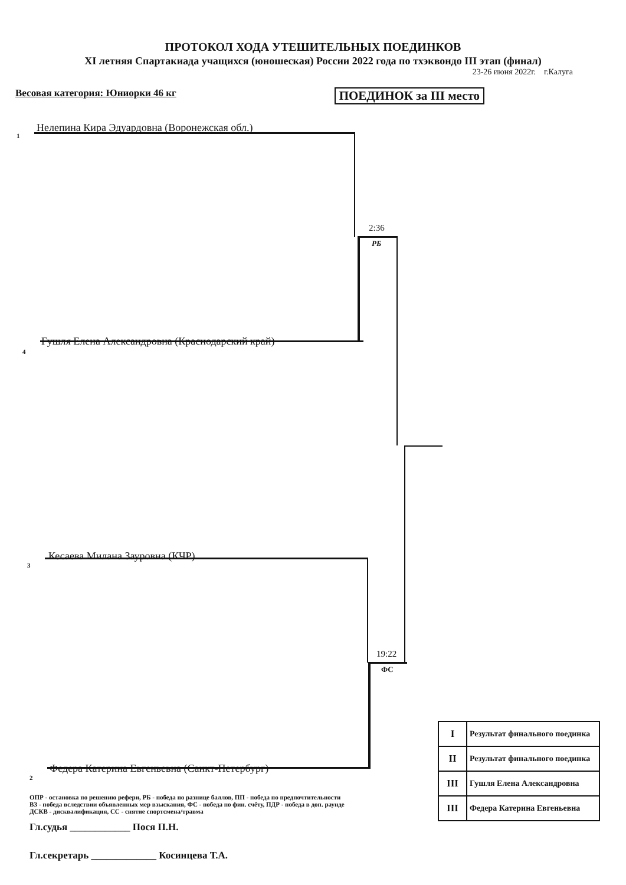ПРОТОКОЛ ХОДА УТЕШИТЕЛЬНЫХ ПОЕДИНКОВ
XI летняя Спартакиада учащихся (юношеская) России 2022 года по тхэквондо III этап (финал)
23-26 июня 2022г. г.Калуга
Весовая категория: Юниорки 46 кг ПОЕДИНОК за III место
1
Нелепина Кира Эдуардовна (Воронежская обл.)
2:36
РБ
4
Гушля Елена Александровна (Краснодарский край)
3
Кесаева Милана Зауровна (КЧР)
19:22
ФС
2
Федера Катерина Евгеньевна (Санкт-Петербург)
| I | Результат финального поединка |
| II | Результат финального поединка |
| III | Гушля Елена Александровна |
| III | Федера Катерина Евгеньевна |
ОПР - остановка по решению рефери, РБ - победа по разнице баллов, ПП - победа по предпочтительности
ВЗ - победа вследствии объявленных мер взыскания, ФС - победа по фин. счёту, ПДР - победа в доп. раунде
ДСКВ - дисквалификация, СС - снятие спортсмена/травма
Гл.судья ____________ Пося П.Н.
Гл.секретарь _____________ Косинцева Т.А.